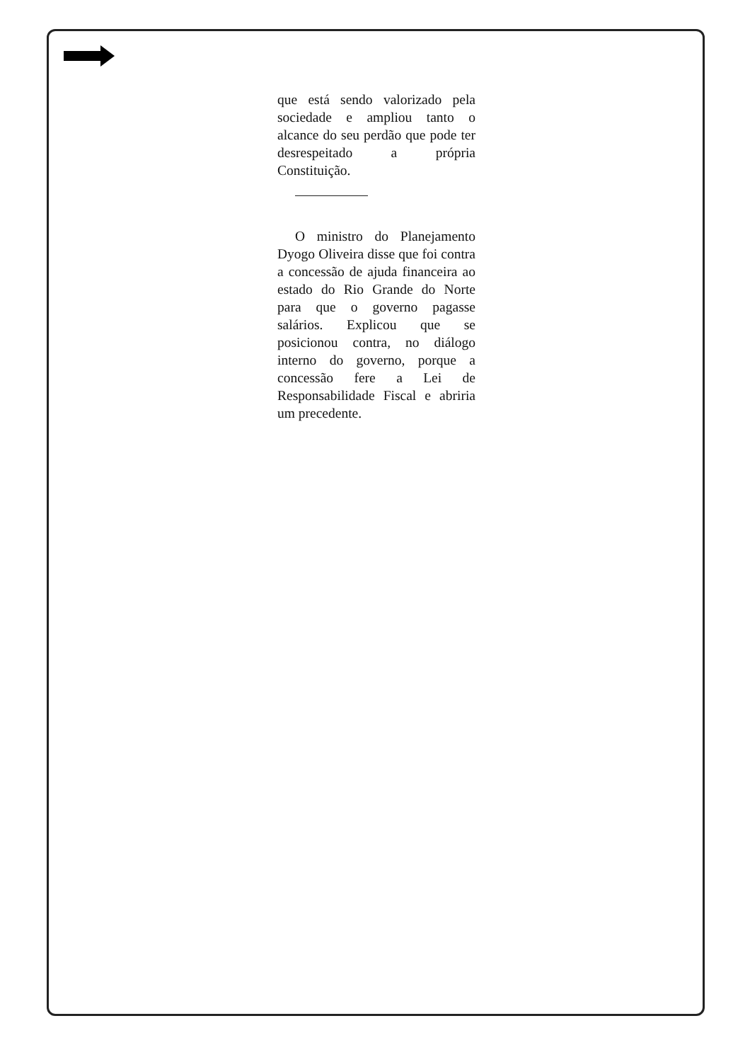que está sendo valorizado pela sociedade e ampliou tanto o alcance do seu perdão que pode ter desrespeitado a própria Constituição.
O ministro do Planejamento Dyogo Oliveira disse que foi contra a concessão de ajuda financeira ao estado do Rio Grande do Norte para que o governo pagasse salários. Explicou que se posicionou contra, no diálogo interno do governo, porque a concessão fere a Lei de Responsabilidade Fiscal e abriria um precedente.